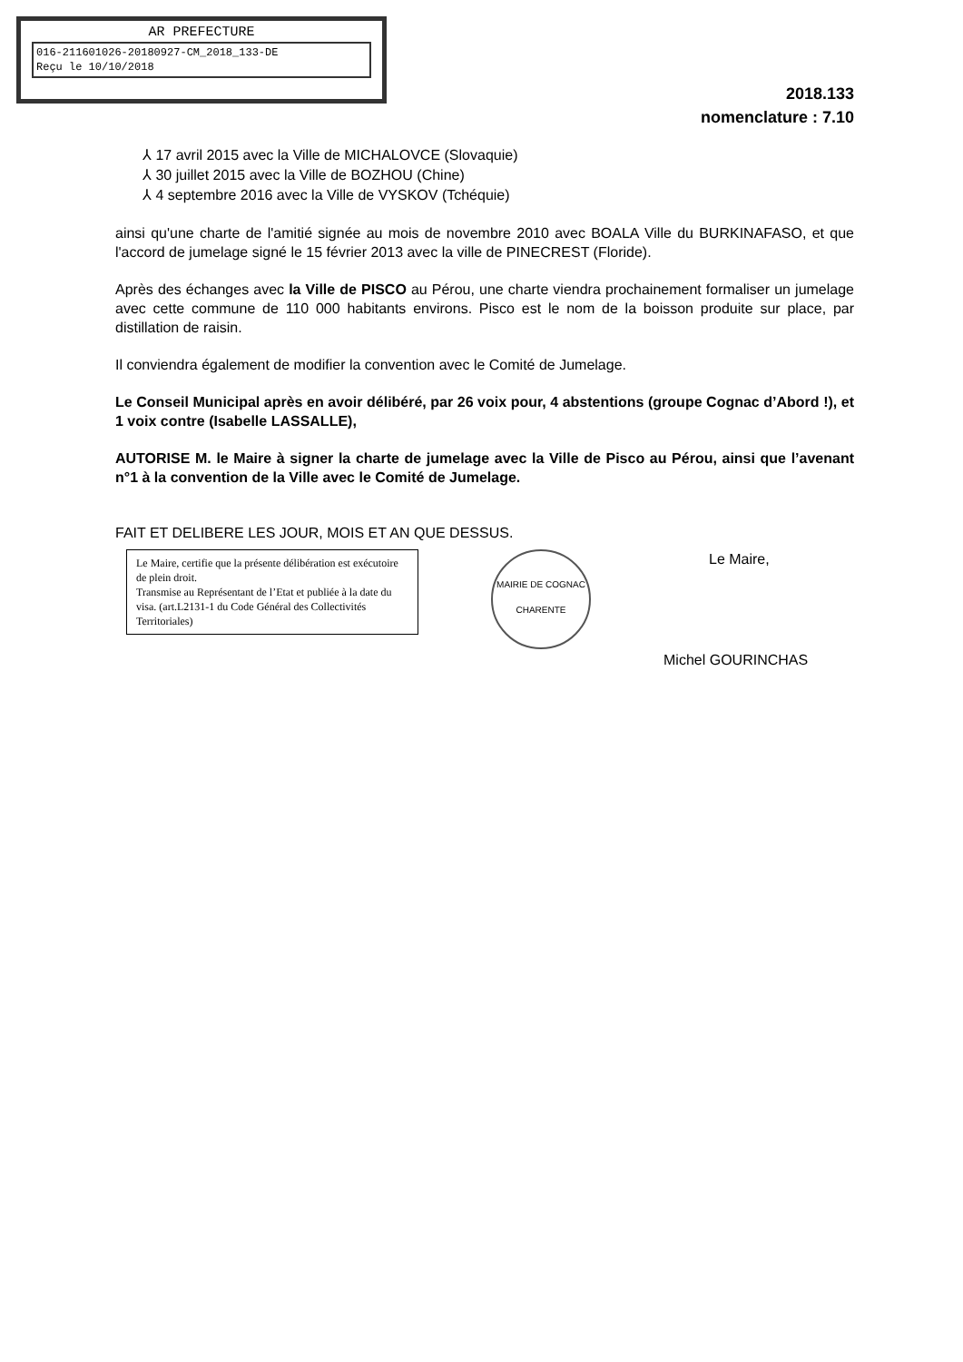AR PREFECTURE
016-211601026-20180927-CM_2018_133-DE
Reçu le 10/10/2018
2018.133
nomenclature : 7.10
⅄ 17 avril 2015 avec la Ville de MICHALOVCE (Slovaquie)
⅄ 30 juillet 2015 avec la Ville de BOZHOU (Chine)
⅄ 4 septembre 2016 avec la Ville de VYSKOV (Tchéquie)
ainsi qu'une charte de l'amitié signée au mois de novembre 2010 avec BOALA Ville du BURKINAFASO, et que l'accord de jumelage signé le 15 février 2013 avec la ville de PINECREST (Floride).
Après des échanges avec la Ville de PISCO au Pérou, une charte viendra prochainement formaliser un jumelage avec cette commune de 110 000 habitants environs. Pisco est le nom de la boisson produite sur place, par distillation de raisin.
Il conviendra également de modifier la convention avec le Comité de Jumelage.
Le Conseil Municipal après en avoir délibéré, par 26 voix pour, 4 abstentions (groupe Cognac d’Abord !), et 1 voix contre (Isabelle LASSALLE),
AUTORISE M. le Maire à signer la charte de jumelage avec la Ville de Pisco au Pérou, ainsi que l’avenant n°1 à la convention de la Ville avec le Comité de Jumelage.
FAIT ET DELIBERE LES JOUR, MOIS ET AN QUE DESSUS.
Le Maire, certifie que la présente délibération est exécutoire de plein droit.
Transmise au Représentant de l’Etat et publiée à la date du visa. (art.L2131-1 du Code Général des Collectivités Territoriales)
MAIRIE DE COGNAC
CHARENTE
Le Maire,
Michel GOURINCHAS